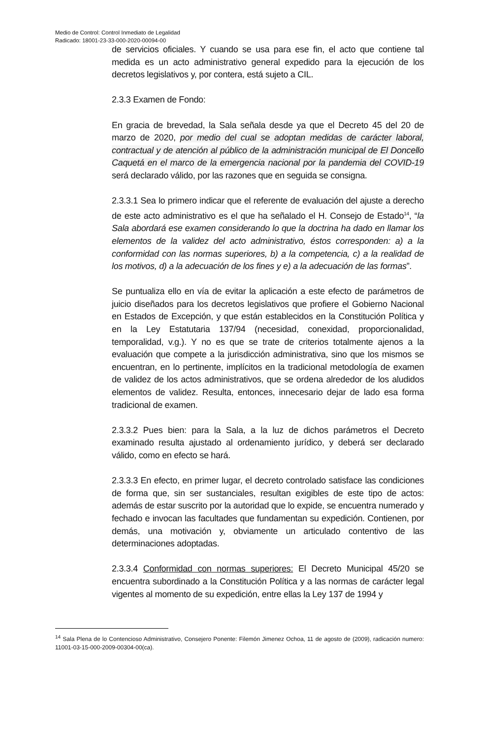Medio de Control: Control Inmediato de Legalidad
Radicado: 18001-23-33-000-2020-00094-00
de servicios oficiales. Y cuando se usa para ese fin, el acto que contiene tal medida es un acto administrativo general expedido para la ejecución de los decretos legislativos y, por contera, está sujeto a CIL.
2.3.3 Examen de Fondo:
En gracia de brevedad, la Sala señala desde ya que el Decreto 45 del 20 de marzo de 2020, por medio del cual se adoptan medidas de carácter laboral, contractual y de atención al público de la administración municipal de El Doncello Caquetá en el marco de la emergencia nacional por la pandemia del COVID-19 será declarado válido, por las razones que en seguida se consigna.
2.3.3.1 Sea lo primero indicar que el referente de evaluación del ajuste a derecho de este acto administrativo es el que ha señalado el H. Consejo de Estado<sup>14</sup>, “la Sala abordará ese examen considerando lo que la doctrina ha dado en llamar los elementos de la validez del acto administrativo, éstos corresponden: a) a la conformidad con las normas superiores, b) a la competencia, c) a la realidad de los motivos, d) a la adecuación de los fines y e) a la adecuación de las formas”.
Se puntualiza ello en vía de evitar la aplicación a este efecto de parámetros de juicio diseñados para los decretos legislativos que profiere el Gobierno Nacional en Estados de Excepción, y que están establecidos en la Constitución Política y en la Ley Estatutaria 137/94 (necesidad, conexidad, proporcionalidad, temporalidad, v.g.). Y no es que se trate de criterios totalmente ajenos a la evaluación que compete a la jurisdicción administrativa, sino que los mismos se encuentran, en lo pertinente, implícitos en la tradicional metodología de examen de validez de los actos administrativos, que se ordena alrededor de los aludidos elementos de validez. Resulta, entonces, innecesario dejar de lado esa forma tradicional de examen.
2.3.3.2 Pues bien: para la Sala, a la luz de dichos parámetros el Decreto examinado resulta ajustado al ordenamiento jurídico, y deberá ser declarado válido, como en efecto se hará.
2.3.3.3 En efecto, en primer lugar, el decreto controlado satisface las condiciones de forma que, sin ser sustanciales, resultan exigibles de este tipo de actos: además de estar suscrito por la autoridad que lo expide, se encuentra numerado y fechado e invocan las facultades que fundamentan su expedición. Contienen, por demás, una motivación y, obviamente un articulado contentivo de las determinaciones adoptadas.
2.3.3.4 Conformidad con normas superiores: El Decreto Municipal 45/20 se encuentra subordinado a la Constitución Política y a las normas de carácter legal vigentes al momento de su expedición, entre ellas la Ley 137 de 1994 y
<sup>14</sup> Sala Plena de lo Contencioso Administrativo, Consejero Ponente: Filemón Jimenez Ochoa, 11 de agosto de (2009), radicación numero: 11001-03-15-000-2009-00304-00(ca).